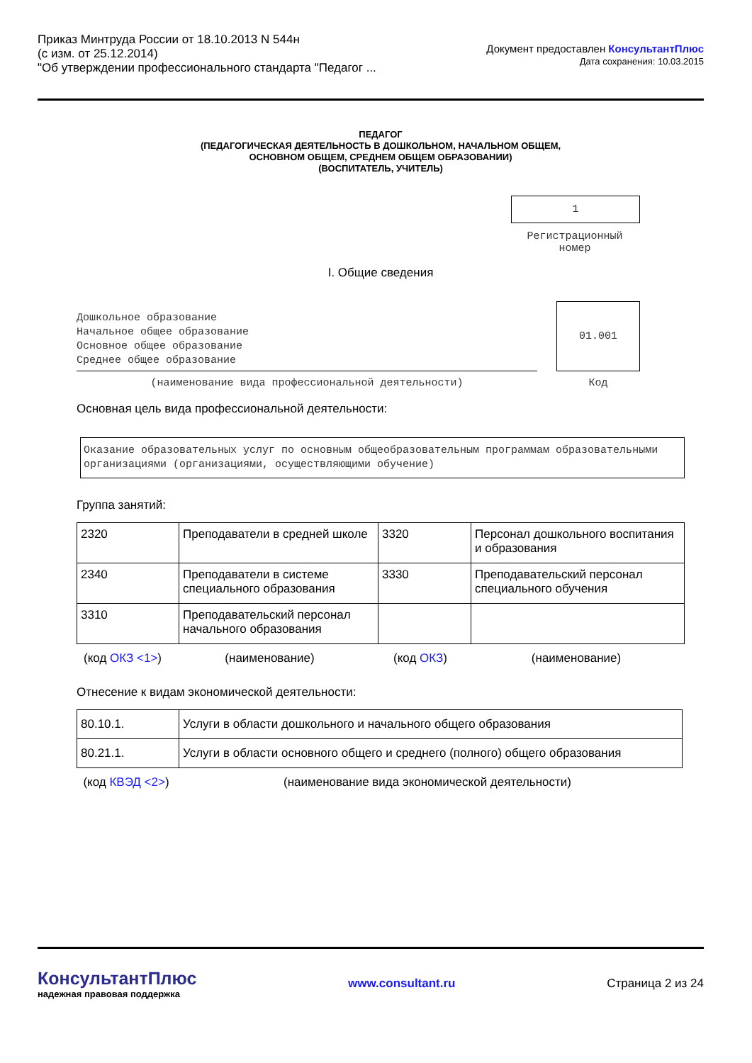Приказ Минтруда России от 18.10.2013 N 544н
(с изм. от 25.12.2014)
"Об утверждении профессионального стандарта "Педагог ...
Документ предоставлен КонсультантПлюс
Дата сохранения: 10.03.2015
ПЕДАГОГ
(ПЕДАГОГИЧЕСКАЯ ДЕЯТЕЛЬНОСТЬ В ДОШКОЛЬНОМ, НАЧАЛЬНОМ ОБЩЕМ,
ОСНОВНОМ ОБЩЕМ, СРЕДНЕМ ОБЩЕМ ОБРАЗОВАНИИ)
(ВОСПИТАТЕЛЬ, УЧИТЕЛЬ)
1
Регистрационный
номер
I. Общие сведения
Дошкольное образование
Начальное общее образование
Основное общее образование
Среднее общее образование
01.001
(наименование вида профессиональной деятельности) Код
Основная цель вида профессиональной деятельности:
Оказание образовательных услуг по основным общеобразовательным программам образовательными организациями (организациями, осуществляющими обучение)
Группа занятий:
| 2320 | Преподаватели в средней школе | 3320 | Персонал дошкольного воспитания и образования |
| 2340 | Преподаватели в системе специального образования | 3330 | Преподавательский персонал специального обучения |
| 3310 | Преподавательский персонал начального образования | | |
(код ОКЗ <1>) (наименование) (код ОКЗ) (наименование)
Отнесение к видам экономической деятельности:
| 80.10.1. | Услуги в области дошкольного и начального общего образования |
| 80.21.1. | Услуги в области основного общего и среднего (полного) общего образования |
(код КВЭД <2>) (наименование вида экономической деятельности)
КонсультантПлюс
надежная правовая поддержка
www.consultant.ru Страница 2 из 24